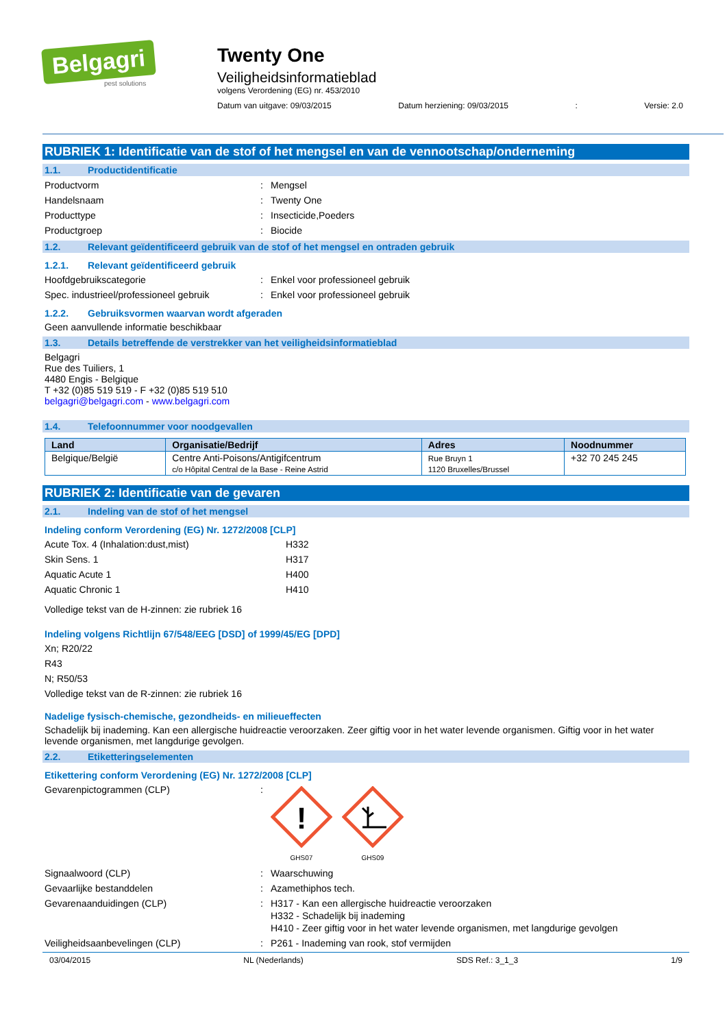Belgagri
pest solutions
Twenty One
Veiligheidsinformatieblad
volgens Verordening (EG) nr. 453/2010
Datum van uitgave: 09/03/2015 Datum herziening: 09/03/2015: Versie: 2.0
RUBRIEK 1: Identificatie van de stof of het mengsel en van de vennootschap/onderneming
1.1. Productidentificatie
Productvorm: Mengsel
Handelsnaam: Twenty One
Producttype: Insecticide,Poeders
Productgroep: Biocide
1.2. Relevant geïdentificeerd gebruik van de stof of het mengsel en ontraden gebruik
1.2.1. Relevant geïdentificeerd gebruik
Hoofdgebruikscategorie: Enkel voor professioneel gebruik
Spec. industrieel/professioneel gebruik: Enkel voor professioneel gebruik
1.2.2. Gebruiksvormen waarvan wordt afgeraden
Geen aanvullende informatie beschikbaar
1.3. Details betreffende de verstrekker van het veiligheidsinformatieblad
Belgagri
Rue des Tuiliers, 1
4480 Engis - Belgique
T +32 (0)85 519 519 - F +32 (0)85 519 510
belgagri@belgagri.com - www.belgagri.com
1.4. Telefoonnummer voor noodgevallen
| Land | Organisatie/Bedrijf | Adres | Noodnummer |
| --- | --- | --- | --- |
| Belgique/België | Centre Anti-Poisons/Antigifcentrum c/o Hôpital Central de la Base - Reine Astrid | Rue Bruyn 1 1120 Bruxelles/Brussel | +32 70 245 245 |
RUBRIEK 2: Identificatie van de gevaren
2.1. Indeling van de stof of het mengsel
Indeling conform Verordening (EG) Nr. 1272/2008 [CLP]
Acute Tox. 4 (Inhalation:dust,mist) H332
Skin Sens. 1 H317
Aquatic Acute 1 H400
Aquatic Chronic 1 H410
Volledige tekst van de H-zinnen: zie rubriek 16
Indeling volgens Richtlijn 67/548/EEG [DSD] of 1999/45/EG [DPD]
Xn; R20/22
R43
N; R50/53
Volledige tekst van de R-zinnen: zie rubriek 16
Nadelige fysisch-chemische, gezondheids- en milieueffecten
Schadelijk bij inademing. Kan een allergische huidreactie veroorzaken. Zeer giftig voor in het water levende organismen. Giftig voor in het water levende organismen, met langdurige gevolgen.
2.2. Etiketteringselementen
Etikettering conform Verordening (EG) Nr. 1272/2008 [CLP]
Gevarenpictogrammen (CLP):
!
GHS07
GHS09
Signaalwoord (CLP): Waarschuwing
Gevaarlijke bestanddelen: Azamethiphos tech.
Gevarenaanduidingen (CLP): H317 - Kan een allergische huidreactie veroorzaken
H332 - Schadelijk bij inademing
H410 - Zeer giftig voor in het water levende organismen, met langdurige gevolgen
Veiligheidsaanbevelingen (CLP): P261 - Inademing van rook, stof vermijden
03/04/2015 NL (Nederlands) SDS Ref.: 3_1_3 1/9